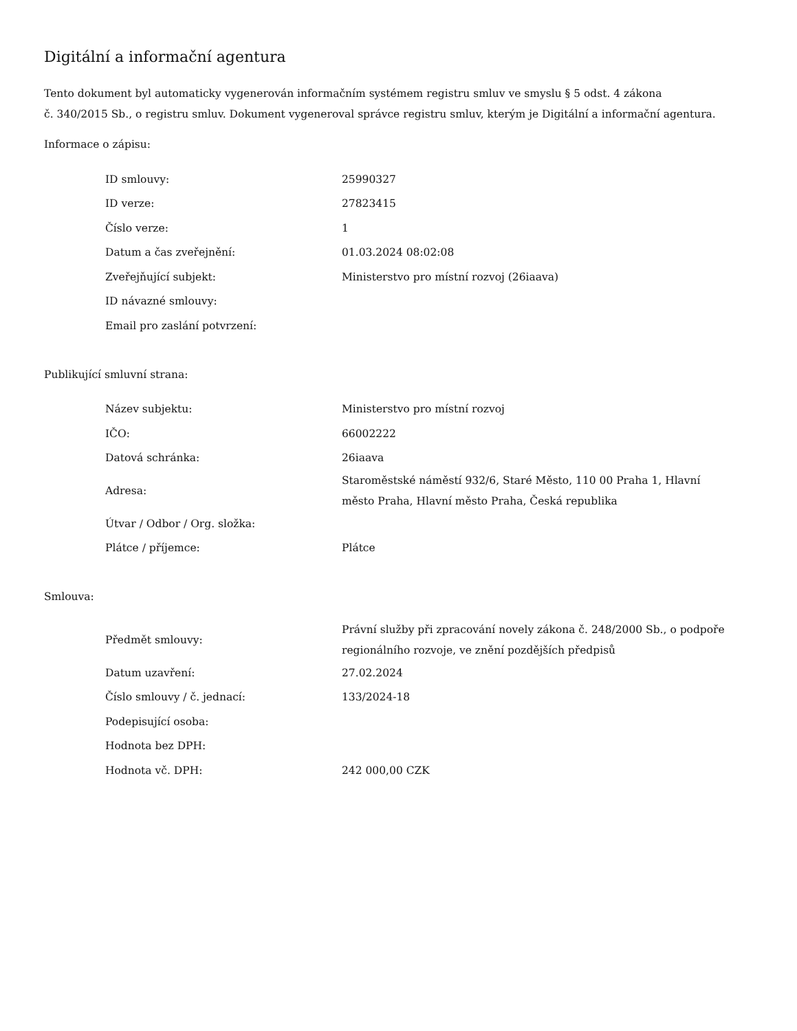Digitální a informační agentura
Tento dokument byl automaticky vygenerován informačním systémem registru smluv ve smyslu § 5 odst. 4 zákona
č. 340/2015 Sb., o registru smluv. Dokument vygeneroval správce registru smluv, kterým je Digitální a informační agentura.
Informace o zápisu:
| ID smlouvy: | 25990327 |
| ID verze: | 27823415 |
| Číslo verze: | 1 |
| Datum a čas zveřejnění: | 01.03.2024 08:02:08 |
| Zveřejňující subjekt: | Ministerstvo pro místní rozvoj (26iaava) |
| ID návazné smlouvy: | |
| Email pro zaslání potvrzení: | |
Publikující smluvní strana:
| Název subjektu: | Ministerstvo pro místní rozvoj |
| IČO: | 66002222 |
| Datová schránka: | 26iaava |
| Adresa: | Staroměstské náměstí 932/6, Staré Město, 110 00 Praha 1, Hlavní město Praha, Hlavní město Praha, Česká republika |
| Útvar / Odbor / Org. složka: | |
| Plátce / příjemce: | Plátce |
Smlouva:
| Předmět smlouvy: | Právní služby při zpracování novely zákona č. 248/2000 Sb., o podpoře regionálního rozvoje, ve znění pozdějších předpisů |
| Datum uzavření: | 27.02.2024 |
| Číslo smlouvy / č. jednací: | 133/2024-18 |
| Podepisující osoba: | |
| Hodnota bez DPH: | |
| Hodnota vč. DPH: | 242 000,00 CZK |